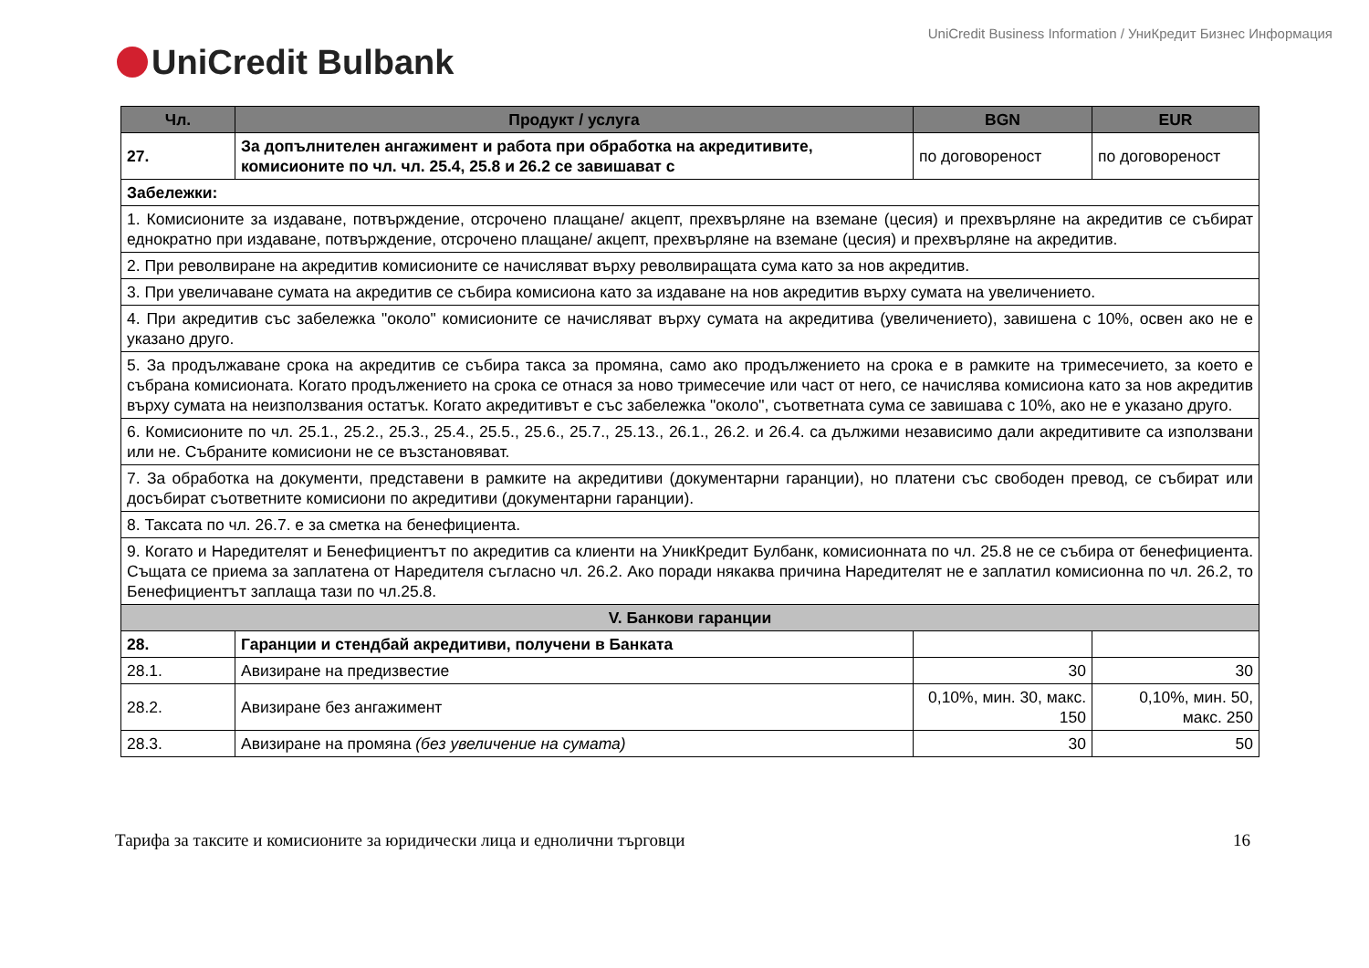UniCredit Business Information / УниКредит Бизнес Информация
UniCredit Bulbank
| Чл. | Продукт / услуга | BGN | EUR |
| --- | --- | --- | --- |
| 27. | За допълнителен ангажимент и работа при обработка на акредитивите, комисионите по чл. чл. 25.4, 25.8 и 26.2 се завишават с | по договореност | по договореност |
| Забележки: | | | |
| 1. Комисионите за издаване, потвърждение, отсрочено плащане/ акцепт, прехвърляне на вземане (цесия) и прехвърляне на акредитив се събират еднократно при издаване, потвърждение, отсрочено плащане/ акцепт, прехвърляне на вземане (цесия) и прехвърляне на акредитив. | | | |
| 2. При револвиране на акредитив комисионите се начисляват върху револвиращата сума като за нов акредитив. | | | |
| 3. При увеличаване сумата на акредитив се събира комисиона като за издаване на нов акредитив върху сумата на увеличението. | | | |
| 4. При акредитив със забележка "около" комисионите се начисляват върху сумата на акредитива (увеличението), завишена с 10%, освен ако не е указано друго. | | | |
| 5. За продължаване срока на акредитив се събира такса за промяна, само ако продължението на срока е в рамките на тримесечието, за което е събрана комисионата. Когато продължението на срока се отнася за ново тримесечие или част от него, се начислява комисиона като за нов акредитив върху сумата на неизползвания остатък. Когато акредитивът е със забележка "около", съответната сума се завишава с 10%, ако не е указано друго. | | | |
| 6. Комисионите по чл. 25.1., 25.2., 25.3., 25.4., 25.5., 25.6., 25.7., 25.13., 26.1., 26.2. и 26.4. са дължими независимо дали акредитивите са използвани или не. Събраните комисиони не се възстановяват. | | | |
| 7. За обработка на документи, представени в рамките на акредитиви (документарни гаранции), но платени със свободен превод, се събират или досъбират съответните комисиони по акредитиви (документарни гаранции). | | | |
| 8. Таксата по чл. 26.7. е за сметка на бенефициента. | | | |
| 9. Когато и Наредителят и Бенефициентът по акредитив са клиенти на УникКредит Булбанк, комисионната по чл. 25.8 не се събира от бенефициента. Същата се приема за заплатена от Наредителя съгласно чл. 26.2. Ако поради някаква причина Наредителят не е заплатил комисионна по чл. 26.2, то Бенефициентът заплаща тази по чл.25.8. | | | |
| V. Банкови гаранции | | | |
| 28. | Гаранции и стендбай акредитиви, получени в Банката | | |
| 28.1. | Авизиране на предизвестие | 30 | 30 |
| 28.2. | Авизиране без ангажимент | 0,10%, мин. 30, макс. 150 | 0,10%, мин. 50, макс. 250 |
| 28.3. | Авизиране на промяна (без увеличение на сумата) | 30 | 50 |
Тарифа за таксите и комисионите за юридически лица и еднолични търговци 16